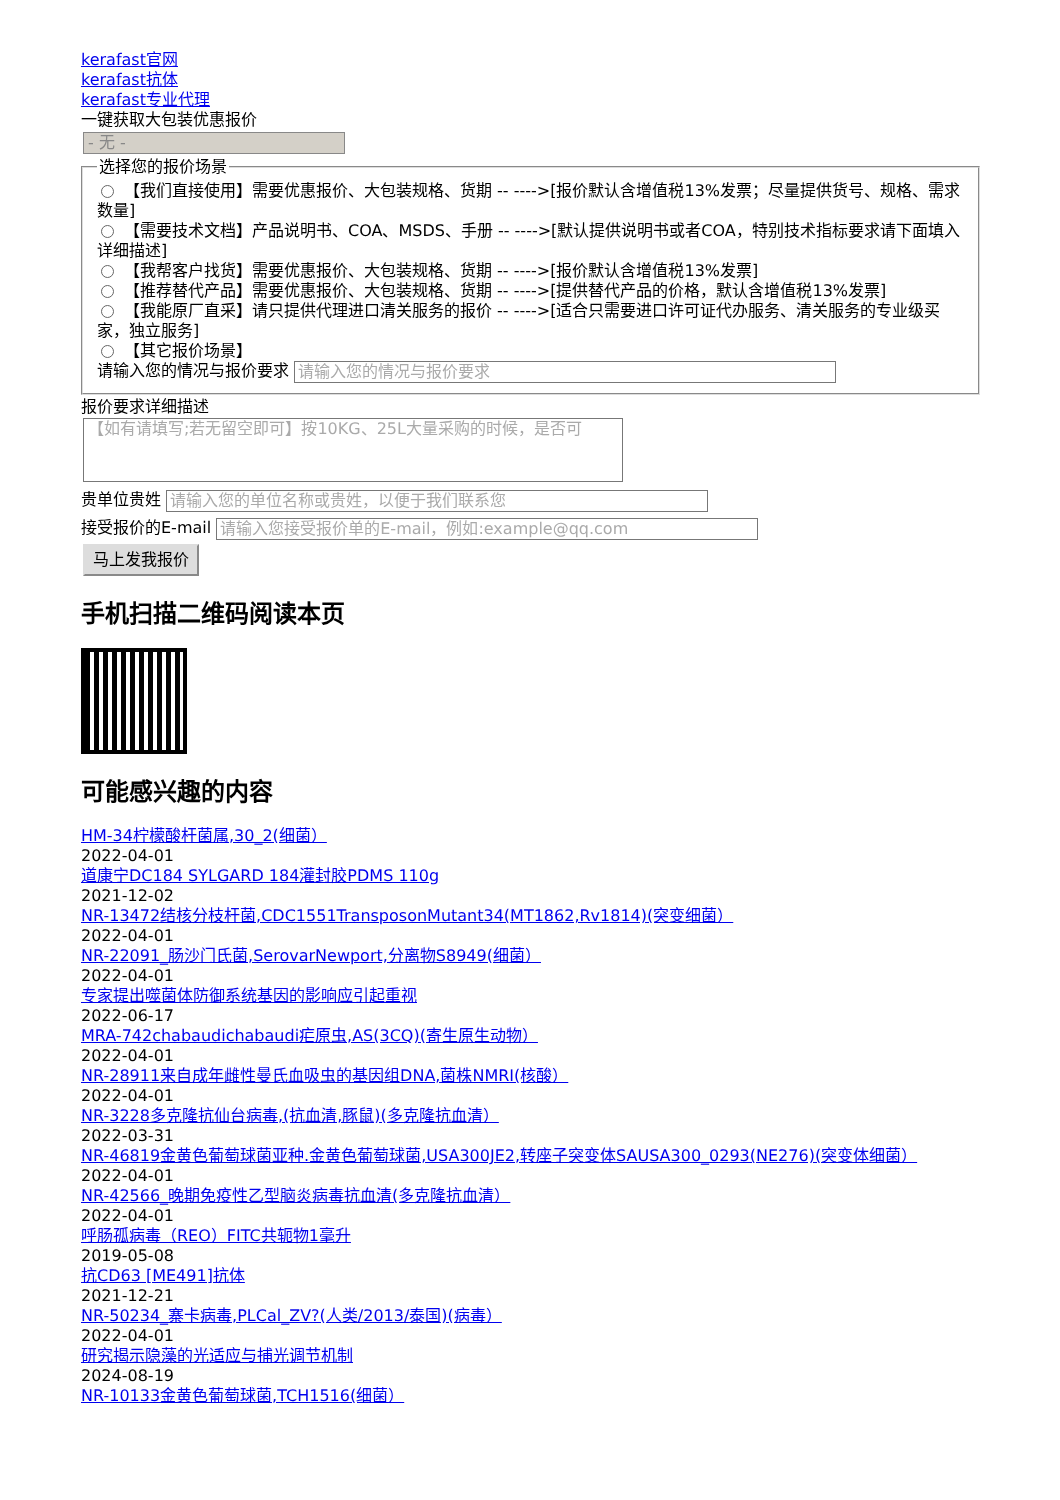kerafast官网
kerafast抗体
kerafast专业代理
一键获取大包装优惠报价
- 无 -
选择您的报价场景 【我们直接使用】需要优惠报价、大包装规格、货期 -- ---->[报价默认含增值税13%发票；尽量提供货号、规格、需求数量]
【需要技术文档】产品说明书、COA、MSDS、手册 -- ---->[默认提供说明书或者COA，特别技术指标要求请下面填入详细描述]
【我帮客户找货】需要优惠报价、大包装规格、货期 -- ---->[报价默认含增值税13%发票]
【推荐替代产品】需要优惠报价、大包装规格、货期 -- ---->[提供替代产品的价格，默认含增值税13%发票]
【我能原厂直采】请只提供代理进口清关服务的报价 -- ---->[适合只需要进口许可证代办服务、清关服务的专业级买家，独立服务]
【其它报价场景】
请输入您的情况与报价要求 请输入您的情况与报价要求 报价要求详细描述
【如有请填写;若无留空即可】按10KG、25L大量采购的时候，是否可
贵单位贵姓 请输入您的单位名称或贵姓，以便于我们联系您
接受报价的E-mail 请输入您接受报价单的E-mail，例如:example@qq.com
马上发我报价
手机扫描二维码阅读本页
可能感兴趣的内容
HM-34柠檬酸杆菌属,30_2(细菌）
2022-04-01
道康宁DC184 SYLGARD 184灌封胶PDMS 110g
2021-12-02
NR-13472结核分枝杆菌,CDC1551TransposonMutant34(MT1862,Rv1814)(突变细菌）
2022-04-01
NR-22091_肠沙门氏菌,SerovarNewport,分离物S8949(细菌）
2022-04-01
专家提出噬菌体防御系统基因的影响应引起重视
2022-06-17
MRA-742chabaudichabaudi疟原虫,AS(3CQ)(寄生原生动物）
2022-04-01
NR-28911来自成年雌性曼氏血吸虫的基因组DNA,菌株NMRI(核酸）
2022-04-01
NR-3228多克隆抗仙台病毒,(抗血清,豚鼠)(多克隆抗血清）
2022-03-31
NR-46819金黄色葡萄球菌亚种.金黄色葡萄球菌,USA300JE2,转座子突变体SAUSA300_0293(NE276)(突变体细菌）
2022-04-01
NR-42566_晚期免疫性乙型脑炎病毒抗血清(多克隆抗血清）
2022-04-01
呼肠孤病毒（REO）FITC共轭物1毫升
2019-05-08
抗CD63 [ME491]抗体
2021-12-21
NR-50234_寨卡病毒,PLCal_ZV?(人类/2013/泰国)(病毒）
2022-04-01
研究揭示隐藻的光适应与捕光调节机制
2024-08-19
NR-10133金黄色葡萄球菌,TCH1516(细菌）